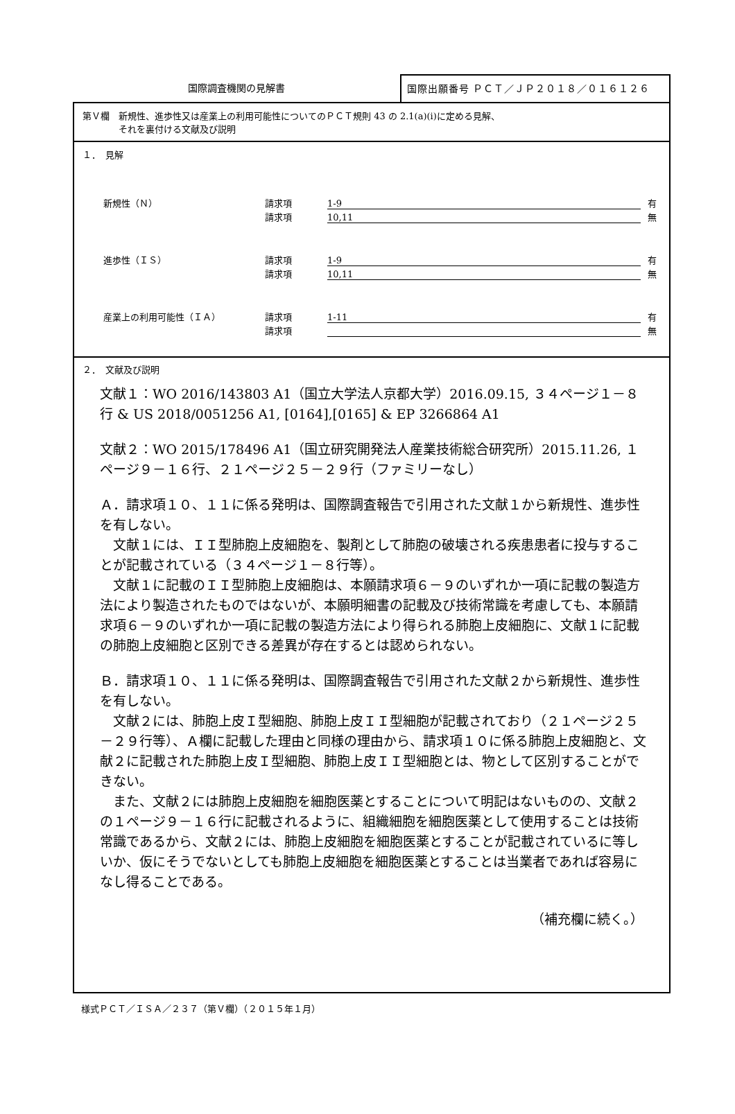国際調査機関の見解書
国際出願番号 ＰＣＴ／ＪＰ２０１８／０１６１２６
第Ｖ欄　新規性、進歩性又は産業上の利用可能性についてのＰＣＴ規則 43 の 2.1(a)(i)に定める見解、
　　　　それを裏付ける文献及び説明
１．　見解
新規性（Ｎ） 請求項 1-9 有
請求項 10,11 無
進歩性（ＩＳ） 請求項 1-9 有
請求項 10,11 無
産業上の利用可能性（ＩＡ） 請求項 1-11 有
請求項 無
２．　文献及び説明
文献１：WO 2016/143803 A1（国立大学法人京都大学）2016.09.15, ３４ページ１－８行 & US 2018/0051256 A1, [0164],[0165] & EP 3266864 A1
文献２：WO 2015/178496 A1（国立研究開発法人産業技術総合研究所）2015.11.26, １ページ９－１６行、２１ページ２５－２９行（ファミリーなし）
Ａ．請求項１０、１１に係る発明は、国際調査報告で引用された文献１から新規性、進歩性を有しない。
　文献１には、ＩＩ型肺胞上皮細胞を、製剤として肺胞の破壊される疾患患者に投与することが記載されている（３４ページ１－８行等）。
　文献１に記載のＩＩ型肺胞上皮細胞は、本願請求項６－９のいずれか一項に記載の製造方法により製造されたものではないが、本願明細書の記載及び技術常識を考慮しても、本願請求項６－９のいずれか一項に記載の製造方法により得られる肺胞上皮細胞に、文献１に記載の肺胞上皮細胞と区別できる差異が存在するとは認められない。
Ｂ．請求項１０、１１に係る発明は、国際調査報告で引用された文献２から新規性、進歩性を有しない。
　文献２には、肺胞上皮Ｉ型細胞、肺胞上皮ＩＩ型細胞が記載されており（２１ページ２５－２９行等）、Ａ欄に記載した理由と同様の理由から、請求項１０に係る肺胞上皮細胞と、文献２に記載された肺胞上皮Ｉ型細胞、肺胞上皮ＩＩ型細胞とは、物として区別することができない。
　また、文献２には肺胞上皮細胞を細胞医薬とすることについて明記はないものの、文献２の１ページ９－１６行に記載されるように、組織細胞を細胞医薬として使用することは技術常識であるから、文献２には、肺胞上皮細胞を細胞医薬とすることが記載されているに等しいか、仮にそうでないとしても肺胞上皮細胞を細胞医薬とすることは当業者であれば容易になし得ることである。
（補充欄に続く。）
様式ＰＣＴ／ＩＳＡ／２３７（第Ｖ欄）（２０１５年１月）